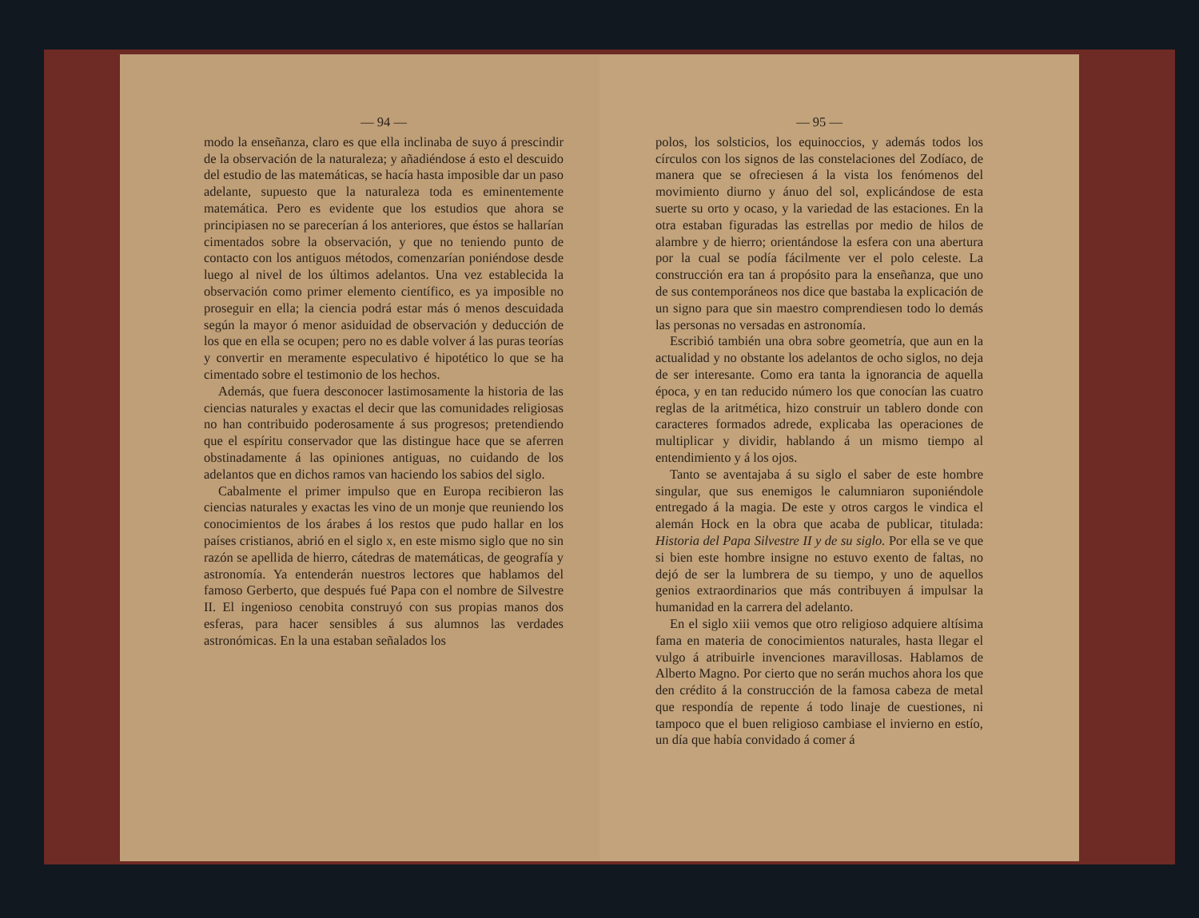— 94 —
modo la enseñanza, claro es que ella inclinaba de suyo á prescindir de la observación de la naturaleza; y añadiéndose á esto el descuido del estudio de las matemáticas, se hacía hasta imposible dar un paso adelante, supuesto que la naturaleza toda es eminentemente matemática. Pero es evidente que los estudios que ahora se principiasen no se parecerían á los anteriores, que éstos se hallarían cimentados sobre la observación, y que no teniendo punto de contacto con los antiguos métodos, comenzarían poniéndose desde luego al nivel de los últimos adelantos. Una vez establecida la observación como primer elemento científico, es ya imposible no proseguir en ella; la ciencia podrá estar más ó menos descuidada según la mayor ó menor asiduidad de observación y deducción de los que en ella se ocupen; pero no es dable volver á las puras teorías y convertir en meramente especulativo é hipotético lo que se ha cimentado sobre el testimonio de los hechos.
Además, que fuera desconocer lastimosamente la historia de las ciencias naturales y exactas el decir que las comunidades religiosas no han contribuido poderosamente á sus progresos; pretendiendo que el espíritu conservador que las distingue hace que se aferren obstinadamente á las opiniones antiguas, no cuidando de los adelantos que en dichos ramos van haciendo los sabios del siglo.
Cabalmente el primer impulso que en Europa recibieron las ciencias naturales y exactas les vino de un monje que reuniendo los conocimientos de los árabes á los restos que pudo hallar en los países cristianos, abrió en el siglo x, en este mismo siglo que no sin razón se apellida de hierro, cátedras de matemáticas, de geografía y astronomía. Ya entenderán nuestros lectores que hablamos del famoso Gerberto, que después fué Papa con el nombre de Silvestre II. El ingenioso cenobita construyó con sus propias manos dos esferas, para hacer sensibles á sus alumnos las verdades astronómicas. En la una estaban señalados los
— 95 —
polos, los solsticios, los equinoccios, y además todos los círculos con los signos de las constelaciones del Zodíaco, de manera que se ofreciesen á la vista los fenómenos del movimiento diurno y ánuo del sol, explicándose de esta suerte su orto y ocaso, y la variedad de las estaciones. En la otra estaban figuradas las estrellas por medio de hilos de alambre y de hierro; orientándose la esfera con una abertura por la cual se podía fácilmente ver el polo celeste. La construcción era tan á propósito para la enseñanza, que uno de sus contemporáneos nos dice que bastaba la explicación de un signo para que sin maestro comprendiesen todo lo demás las personas no versadas en astronomía.
Escribió también una obra sobre geometría, que aun en la actualidad y no obstante los adelantos de ocho siglos, no deja de ser interesante. Como era tanta la ignorancia de aquella época, y en tan reducido número los que conocían las cuatro reglas de la aritmética, hizo construir un tablero donde con caracteres formados adrede, explicaba las operaciones de multiplicar y dividir, hablando á un mismo tiempo al entendimiento y á los ojos.
Tanto se aventajaba á su siglo el saber de este hombre singular, que sus enemigos le calumniaron suponiéndole entregado á la magia. De este y otros cargos le vindica el alemán Hock en la obra que acaba de publicar, titulada: Historia del Papa Silvestre II y de su siglo. Por ella se ve que si bien este hombre insigne no estuvo exento de faltas, no dejó de ser la lumbrera de su tiempo, y uno de aquellos genios extraordinarios que más contribuyen á impulsar la humanidad en la carrera del adelanto.
En el siglo xiii vemos que otro religioso adquiere altísima fama en materia de conocimientos naturales, hasta llegar el vulgo á atribuirle invenciones maravillosas. Hablamos de Alberto Magno. Por cierto que no serán muchos ahora los que den crédito á la construcción de la famosa cabeza de metal que respondía de repente á todo linaje de cuestiones, ni tampoco que el buen religioso cambiase el invierno en estío, un día que había convidado á comer á